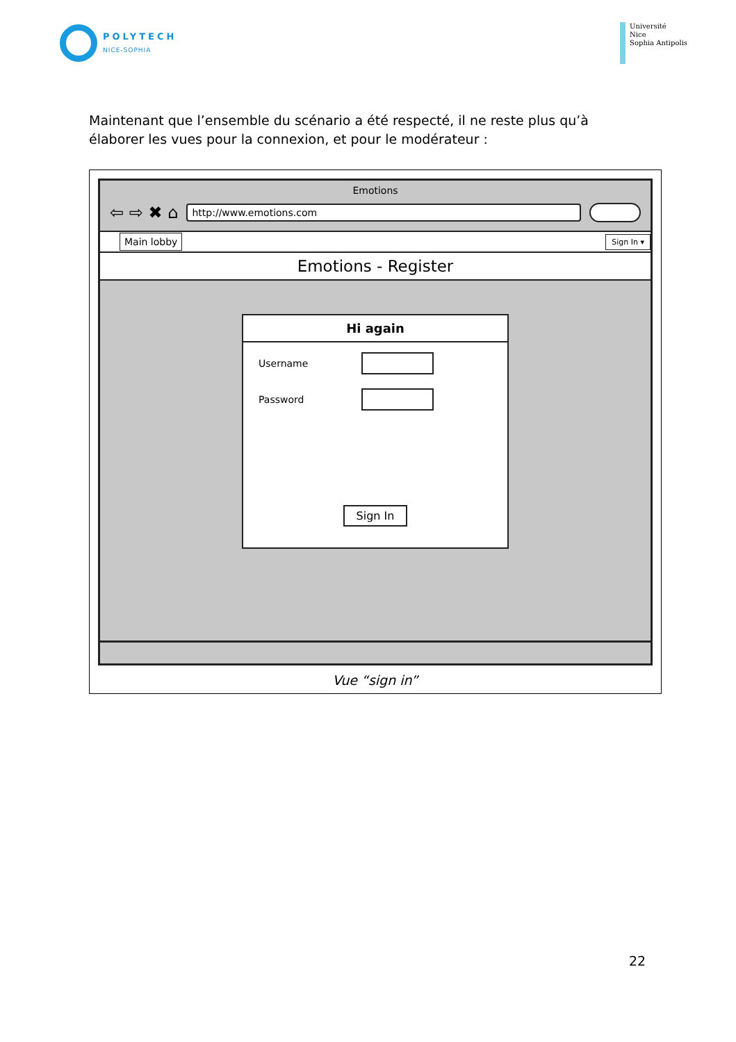POLYTECH
NICE-SOPHIA
Université
Nice
Sophia Antipolis
Maintenant que l’ensemble du scénario a été respecté, il ne reste plus qu’à élaborer les vues pour la connexion, et pour le modérateur :
Emotions
⇦ ⇨ ✖ ⌂
http://www.emotions.com
Main lobby
Sign In ▾
Emotions - Register
Hi again
Username
Password
Sign In
Vue “sign in”
22